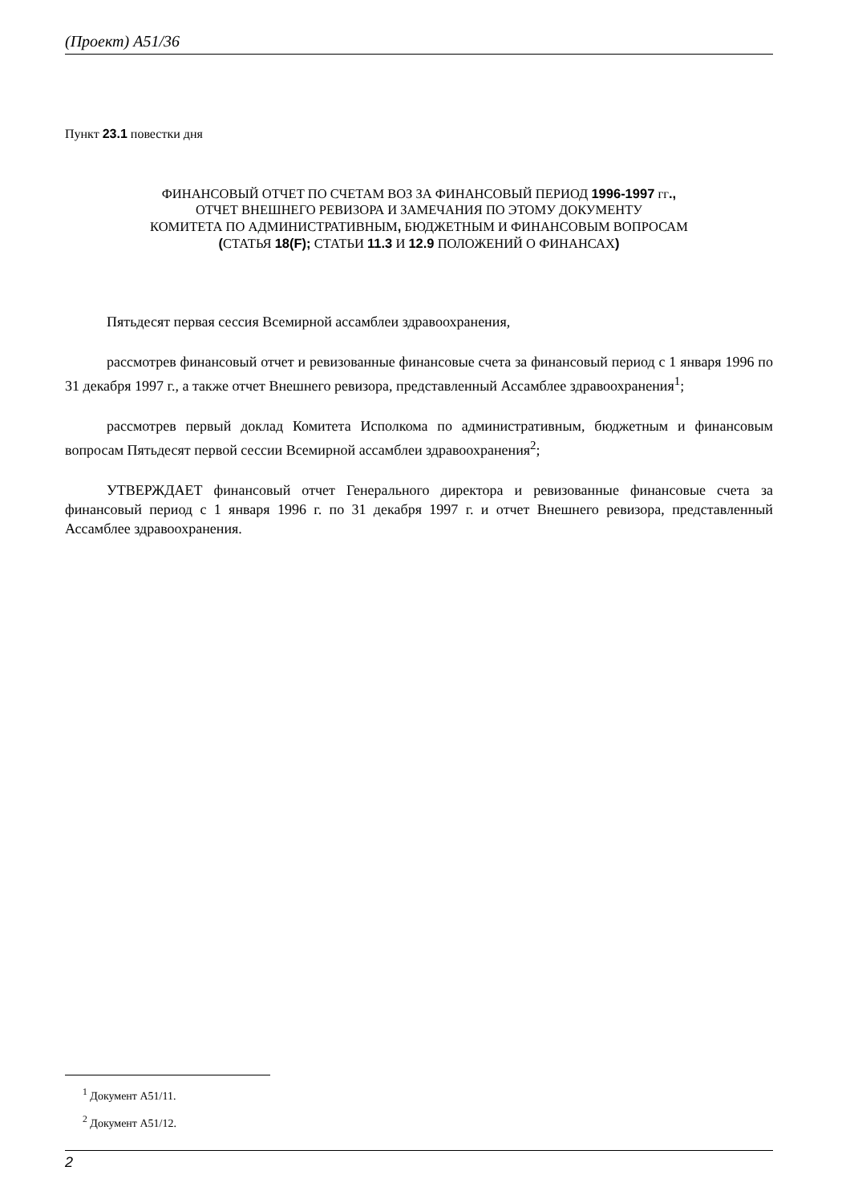(Проект) A51/36
Пункт 23.1 повестки дня
ФИНАНСОВЫЙ ОТЧЕТ ПО СЧЕТАМ ВОЗ ЗА ФИНАНСОВЫЙ ПЕРИОД 1996-1997 гг.,
ОТЧЕТ ВНЕШНЕГО РЕВИЗОРА И ЗАМЕЧАНИЯ ПО ЭТОМУ ДОКУМЕНТУ
КОМИТЕТА ПО АДМИНИСТРАТИВНЫМ, БЮДЖЕТНЫМ И ФИНАНСОВЫМ ВОПРОСАМ
(СТАТЬЯ 18(F); СТАТЬИ 11.3 И 12.9 ПОЛОЖЕНИЙ О ФИНАНСАХ)
Пятьдесят первая сессия Всемирной ассамблеи здравоохранения,
рассмотрев финансовый отчет и ревизованные финансовые счета за финансовый период с 1 января 1996 по 31 декабря 1997 г., а также отчет Внешнего ревизора, представленный Ассамблее здравоохранения<sup>1</sup>;
рассмотрев первый доклад Комитета Исполкома по административным, бюджетным и финансовым вопросам Пятьдесят первой сессии Всемирной ассамблеи здравоохранения<sup>2</sup>;
УТВЕРЖДАЕТ финансовый отчет Генерального директора и ревизованные финансовые счета за финансовый период с 1 января 1996 г. по 31 декабря 1997 г. и отчет Внешнего ревизора, представленный Ассамблее здравоохранения.
<sup>1</sup> Документ A51/11.
<sup>2</sup> Документ A51/12.
2